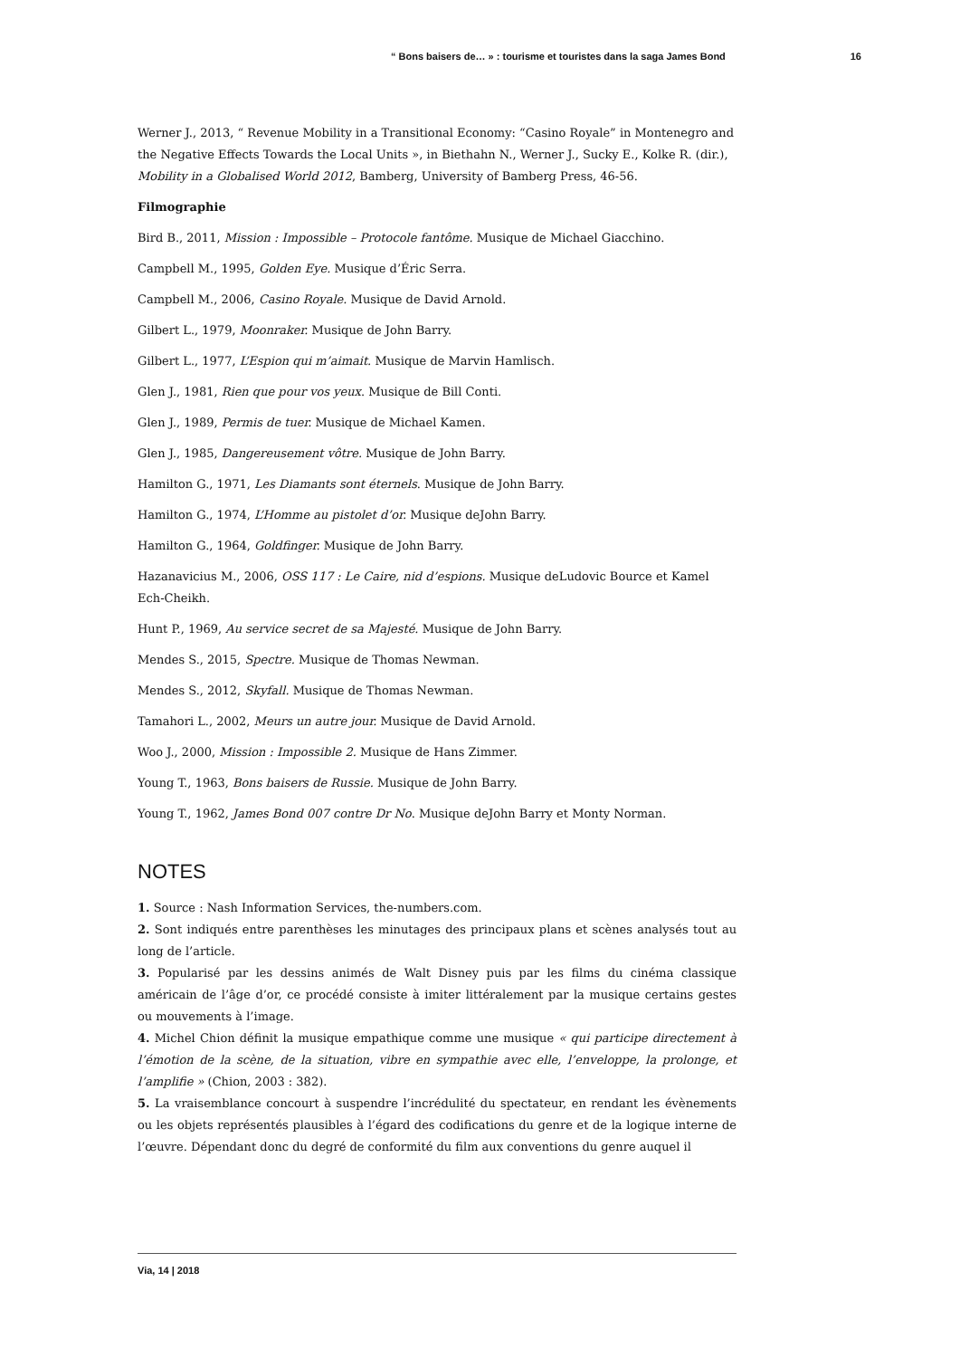“ Bons baisers de… » : tourisme et touristes dans la saga James Bond 16
Werner J., 2013, “ Revenue Mobility in a Transitional Economy: “Casino Royale” in Montenegro and the Negative Effects Towards the Local Units », in Biethahn N., Werner J., Sucky E., Kolke R. (dir.), Mobility in a Globalised World 2012, Bamberg, University of Bamberg Press, 46-56.
Filmographie
Bird B., 2011, Mission : Impossible – Protocole fantôme. Musique de Michael Giacchino.
Campbell M., 1995, Golden Eye. Musique d’Éric Serra.
Campbell M., 2006, Casino Royale. Musique de David Arnold.
Gilbert L., 1979, Moonraker. Musique de John Barry.
Gilbert L., 1977, L’Espion qui m’aimait. Musique de Marvin Hamlisch.
Glen J., 1981, Rien que pour vos yeux. Musique de Bill Conti.
Glen J., 1989, Permis de tuer. Musique de Michael Kamen.
Glen J., 1985, Dangereusement vôtre. Musique de John Barry.
Hamilton G., 1971, Les Diamants sont éternels. Musique de John Barry.
Hamilton G., 1974, L’Homme au pistolet d’or. Musique deJohn Barry.
Hamilton G., 1964, Goldfinger. Musique de John Barry.
Hazanavicius M., 2006, OSS 117 : Le Caire, nid d’espions. Musique deLudovic Bource et Kamel Ech-Cheikh.
Hunt P., 1969, Au service secret de sa Majesté. Musique de John Barry.
Mendes S., 2015, Spectre. Musique de Thomas Newman.
Mendes S., 2012, Skyfall. Musique de Thomas Newman.
Tamahori L., 2002, Meurs un autre jour. Musique de David Arnold.
Woo J., 2000, Mission : Impossible 2. Musique de Hans Zimmer.
Young T., 1963, Bons baisers de Russie. Musique de John Barry.
Young T., 1962, James Bond 007 contre Dr No. Musique deJohn Barry et Monty Norman.
NOTES
1. Source : Nash Information Services, the-numbers.com.
2. Sont indiqués entre parenthèses les minutages des principaux plans et scènes analysés tout au long de l’article.
3. Popularisé par les dessins animés de Walt Disney puis par les films du cinéma classique américain de l’âge d’or, ce procédé consiste à imiter littéralement par la musique certains gestes ou mouvements à l’image.
4. Michel Chion définit la musique empathique comme une musique « qui participe directement à l’émotion de la scène, de la situation, vibre en sympathie avec elle, l’enveloppe, la prolonge, et l’amplifie » (Chion, 2003 : 382).
5. La vraisemblance concourt à suspendre l’incrédulité du spectateur, en rendant les évènements ou les objets représentés plausibles à l’égard des codifications du genre et de la logique interne de l’œuvre. Dépendant donc du degré de conformité du film aux conventions du genre auquel il
Via, 14 | 2018